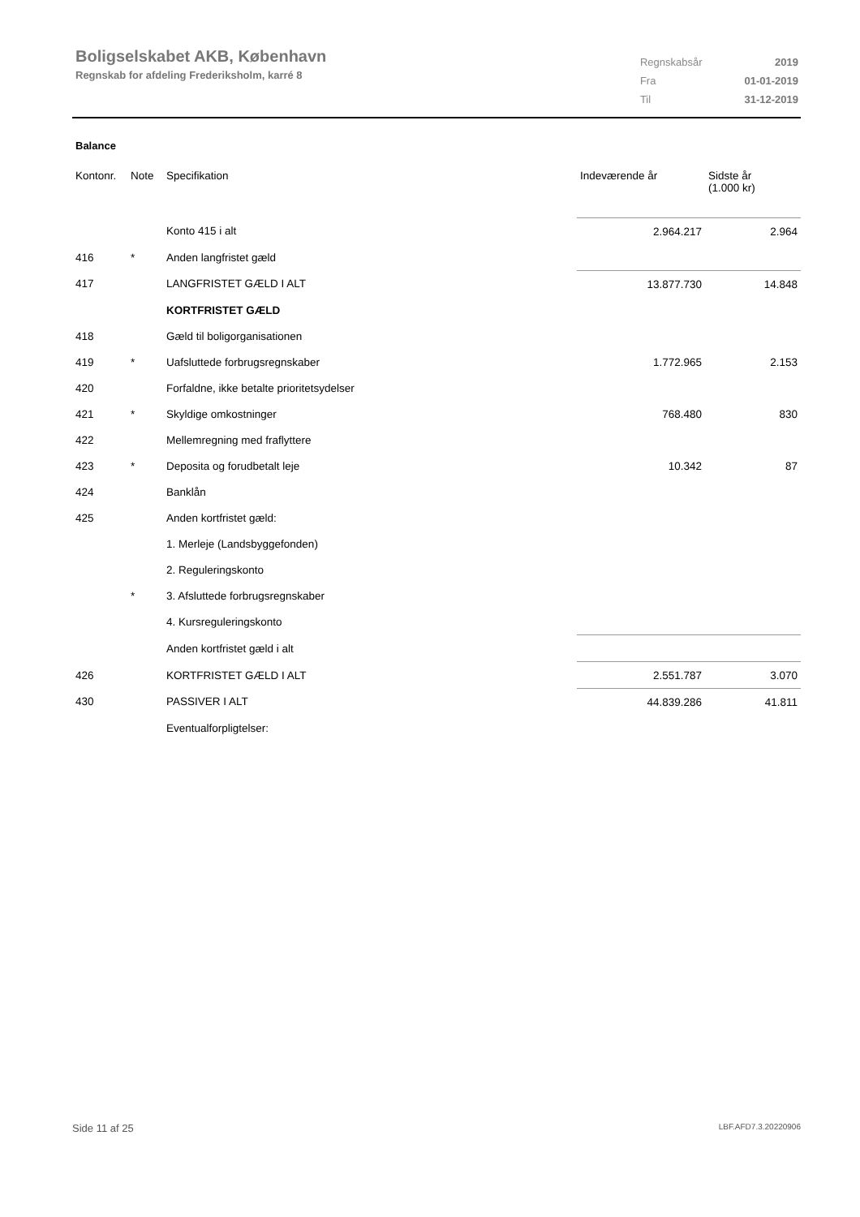Boligselskabet AKB, København
Regnskab for afdeling Frederiksholm, karré 8
| Regnskabsår | 2019 |
| Fra | 01-01-2019 |
| Til | 31-12-2019 |
Balance
| Kontonr. | Note | Specifikation | Indeværende år | Sidste år (1.000 kr) |
| --- | --- | --- | --- | --- |
| | | Konto 415 i alt | 2.964.217 | 2.964 |
| 416 | * | Anden langfristet gæld | | |
| 417 | | LANGFRISTET GÆLD I ALT | 13.877.730 | 14.848 |
| | | KORTFRISTET GÆLD | | |
| 418 | | Gæld til boligorganisationen | | |
| 419 | * | Uafsluttede forbrugsregnskaber | 1.772.965 | 2.153 |
| 420 | | Forfaldne, ikke betalte prioritetsydelser | | |
| 421 | * | Skyldige omkostninger | 768.480 | 830 |
| 422 | | Mellemregning med fraflyttere | | |
| 423 | * | Deposita og forudbetalt leje | 10.342 | 87 |
| 424 | | Banklån | | |
| 425 | | Anden kortfristet gæld: | | |
| | | 1. Merleje (Landsbyggefonden) | | |
| | | 2. Reguleringskonto | | |
| | * | 3. Afsluttede forbrugsregnskaber | | |
| | | 4. Kursreguleringskonto | | |
| | | Anden kortfristet gæld i alt | | |
| 426 | | KORTFRISTET GÆLD I ALT | 2.551.787 | 3.070 |
| 430 | | PASSIVER I ALT | 44.839.286 | 41.811 |
| | | Eventualforpligtelser: | | |
Side 11 af 25 LBF.AFD7.3.20220906